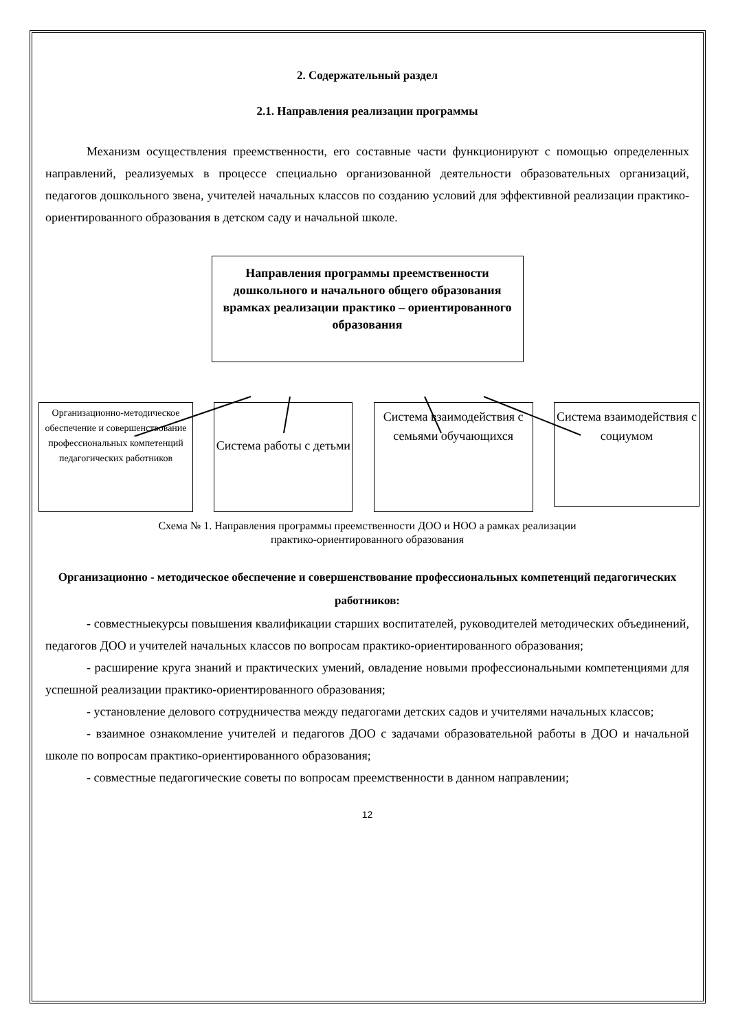2. Содержательный раздел
2.1. Направления реализации программы
Механизм осуществления преемственности, его составные части функционируют с помощью определенных направлений, реализуемых в процессе специально организованной деятельности образовательных организаций, педагогов дошкольного звена, учителей начальных классов по созданию условий для эффективной реализации практико-ориентированного образования в детском саду и начальной школе.
Направления программы преемственности дошкольного и начального общего образования врамках реализации практико – ориентированного образования
Организационно-методическое обеспечение и совершенствование профессиональных компетенций педагогических работников
Система работы с детьми
Система взаимодействия с семьями обучающихся
Система взаимодействия с социумом
Схема № 1. Направления программы преемственности ДОО и НОО а рамках реализации
практико-ориентированного образования
Организационно - методическое обеспечение и совершенствование профессиональных компетенций педагогических работников:
- совместныекурсы повышения квалификации старших воспитателей, руководителей методических объединений, педагогов ДОО и учителей начальных классов по вопросам практико-ориентированного образования;
- расширение круга знаний и практических умений, овладение новыми профессиональными компетенциями для успешной реализации практико-ориентированного образования;
- установление делового сотрудничества между педагогами детских садов и учителями начальных классов;
- взаимное ознакомление учителей и педагогов ДОО с задачами образовательной работы в ДОО и начальной школе по вопросам практико-ориентированного образования;
- совместные педагогические советы по вопросам преемственности в данном направлении;
12